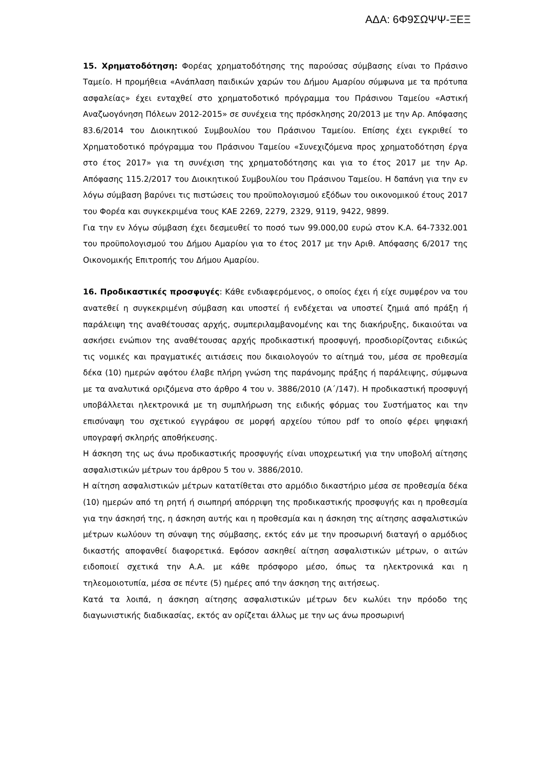ΑΔΑ: 6Φ9ΣΩΨΨ-ΞΕΞ
15. Χρηματοδότηση: Φορέας χρηματοδότησης της παρούσας σύμβασης είναι το Πράσινο Ταμείο. Η προμήθεια «Ανάπλαση παιδικών χαρών του Δήμου Αμαρίου σύμφωνα με τα πρότυπα ασφαλείας» έχει ενταχθεί στο χρηματοδοτικό πρόγραμμα του Πράσινου Ταμείου «Αστική Αναζωογόνηση Πόλεων 2012-2015» σε συνέχεια της πρόσκλησης 20/2013 με την Αρ. Απόφασης 83.6/2014 του Διοικητικού Συμβουλίου του Πράσινου Ταμείου. Επίσης έχει εγκριθεί το Χρηματοδοτικό πρόγραμμα του Πράσινου Ταμείου «Συνεχιζόμενα προς χρηματοδότηση έργα στο έτος 2017» για τη συνέχιση της χρηματοδότησης και για το έτος 2017 με την Αρ. Απόφασης 115.2/2017 του Διοικητικού Συμβουλίου του Πράσινου Ταμείου. Η δαπάνη για την εν λόγω σύμβαση βαρύνει τις πιστώσεις του προϋπολογισμού εξόδων του οικονομικού έτους 2017 του Φορέα και συγκεκριμένα τους ΚΑΕ 2269, 2279, 2329, 9119, 9422, 9899.
Για την εν λόγω σύμβαση έχει δεσμευθεί το ποσό των 99.000,00 ευρώ στον Κ.Α. 64-7332.001 του προϋπολογισμού του Δήμου Αμαρίου για το έτος 2017 με την Αριθ. Απόφασης 6/2017 της Οικονομικής Επιτροπής του Δήμου Αμαρίου.
16. Προδικαστικές προσφυγές: Κάθε ενδιαφερόμενος, ο οποίος έχει ή είχε συμφέρον να του ανατεθεί η συγκεκριμένη σύμβαση και υποστεί ή ενδέχεται να υποστεί ζημιά από πράξη ή παράλειψη της αναθέτουσας αρχής, συμπεριλαμβανομένης και της διακήρυξης, δικαιούται να ασκήσει ενώπιον της αναθέτουσας αρχής προδικαστική προσφυγή, προσδιορίζοντας ειδικώς τις νομικές και πραγματικές αιτιάσεις που δικαιολογούν το αίτημά του, μέσα σε προθεσμία δέκα (10) ημερών αφότου έλαβε πλήρη γνώση της παράνομης πράξης ή παράλειψης, σύμφωνα με τα αναλυτικά οριζόμενα στο άρθρο 4 του ν. 3886/2010 (Α΄/147). Η προδικαστική προσφυγή υποβάλλεται ηλεκτρονικά με τη συμπλήρωση της ειδικής φόρμας του Συστήματος και την επισύναψη του σχετικού εγγράφου σε μορφή αρχείου τύπου pdf το οποίο φέρει ψηφιακή υπογραφή σκληρής αποθήκευσης.
Η άσκηση της ως άνω προδικαστικής προσφυγής είναι υποχρεωτική για την υποβολή αίτησης ασφαλιστικών μέτρων του άρθρου 5 του ν. 3886/2010.
Η αίτηση ασφαλιστικών μέτρων κατατίθεται στο αρμόδιο δικαστήριο μέσα σε προθεσμία δέκα (10) ημερών από τη ρητή ή σιωπηρή απόρριψη της προδικαστικής προσφυγής και η προθεσμία για την άσκησή της, η άσκηση αυτής και η προθεσμία και η άσκηση της αίτησης ασφαλιστικών μέτρων κωλύουν τη σύναψη της σύμβασης, εκτός εάν με την προσωρινή διαταγή ο αρμόδιος δικαστής αποφανθεί διαφορετικά. Εφόσον ασκηθεί αίτηση ασφαλιστικών μέτρων, ο αιτών ειδοποιεί σχετικά την Α.Α. με κάθε πρόσφορο μέσο, όπως τα ηλεκτρονικά και η τηλεομοιοτυπία, μέσα σε πέντε (5) ημέρες από την άσκηση της αιτήσεως.
Κατά τα λοιπά, η άσκηση αίτησης ασφαλιστικών μέτρων δεν κωλύει την πρόοδο της διαγωνιστικής διαδικασίας, εκτός αν ορίζεται άλλως με την ως άνω προσωρινή